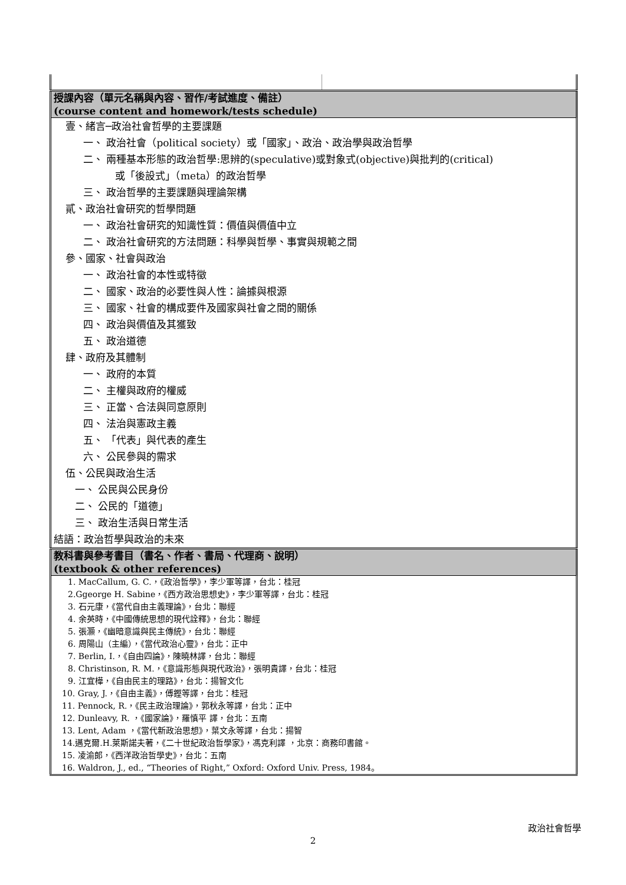| 授課內容（單元名稱與內容、習作/考試進度、備註） (course content and homework/tests schedule) | |
| 壹、緒言─政治社會哲學的主要課題 一、 政治社會（political society）或「國家」、政治、政治學與政治哲學 二、 兩種基本形態的政治哲學:思辨的(speculative)或對象式(objective)與批判的(critical) 或「後設式」（meta）的政治哲學 三、 政治哲學的主要課題與理論架構 貳、政治社會研究的哲學問題 一、 政治社會研究的知識性質：價值與價值中立 二、 政治社會研究的方法問題：科學與哲學、事實與規範之間 參、國家、社會與政治 一、 政治社會的本性或特徵 二、 國家、政治的必要性與人性：論據與根源 三、 國家、社會的構成要件及國家與社會之間的關係 四、 政治與價值及其獲致 五、 政治道德 肆、政府及其體制 一、 政府的本質 二、 主權與政府的權威 三、 正當、合法與同意原則 四、 法治與憲政主義 五、 「代表」與代表的產生 六、 公民參與的需求 伍、公民與政治生活 一、 公民與公民身份 二、 公民的「道德」 三、 政治生活與日常生活 結語：政治哲學與政治的未來 | |
| 教科書與參考書目（書名、作者、書局、代理商、說明） (textbook & other references) | |
| 1. MacCallum, G. C.，《政治哲學》，李少軍等譯，台北：桂冠 2.Ggeorge H. Sabine，《西方政治思想史》，李少軍等譯，台北：桂冠 3. 石元康，《當代自由主義理論》，台北：聯經 4. 余英時，《中國傳統思想的現代詮釋》，台北：聯經 5. 張灝，《幽暗意識與民主傳統》，台北：聯經 6. 周陽山（主編），《當代政治心靈》，台北：正中 7. Berlin, I.，《自由四論》，陳曉林譯，台北：聯經 8. Christinson, R. M.，《意識形態與現代政治》，張明貴譯，台北：桂冠 9. 江宜樺，《自由民主的理路》，台北：揚智文化 10. Gray, J.，《自由主義》，傅鏗等譯，台北：桂冠 11. Pennock, R.，《民主政治理論》，郭秋永等譯，台北：正中 12. Dunleavy, R. ，《國家論》，羅慎平 譯，台北：五南 13. Lent, Adam ，《當代新政治思想》，葉文永等譯，台北：揚智 14.邁克爾.H.萊斯諾夫著，《二十世紀政治哲學家》，馮克利譯 ，北京：商務印書館。 15. 凌渝郎，《西洋政治哲學史》，台北：五南 16. Waldron, J., ed., “Theories of Right,” Oxford: Oxford Univ. Press, 1984。 | |
政治社會哲學
2